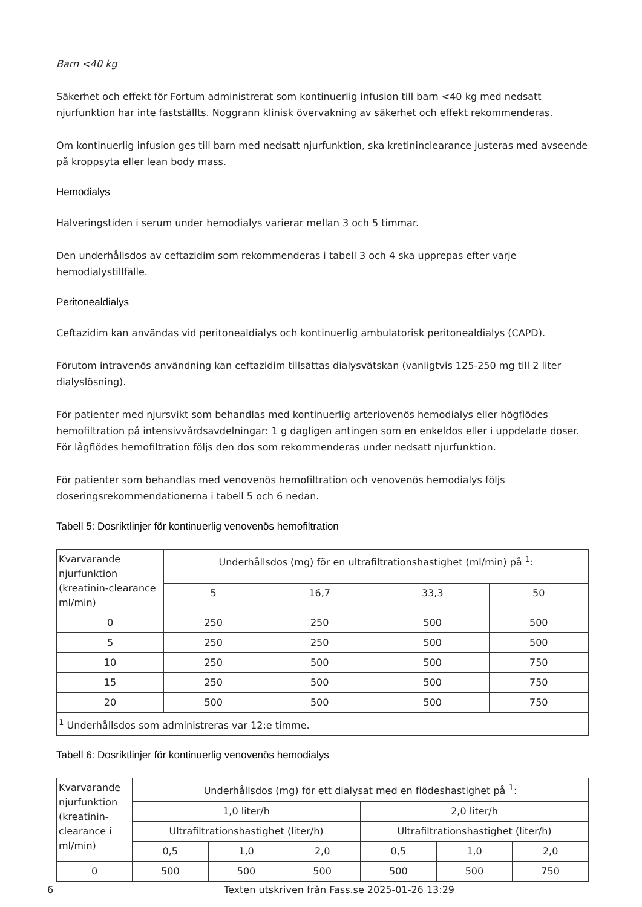Barn <40 kg
Säkerhet och effekt för Fortum administrerat som kontinuerlig infusion till barn <40 kg med nedsatt njurfunktion har inte fastställts. Noggrann klinisk övervakning av säkerhet och effekt rekommenderas.
Om kontinuerlig infusion ges till barn med nedsatt njurfunktion, ska kretininclearance justeras med avseende på kroppsyta eller lean body mass.
Hemodialys
Halveringstiden i serum under hemodialys varierar mellan 3 och 5 timmar.
Den underhållsdos av ceftazidim som rekommenderas i tabell 3 och 4 ska upprepas efter varje hemodialystillfälle.
Peritonealdialys
Ceftazidim kan användas vid peritonealdialys och kontinuerlig ambulatorisk peritonealdialys (CAPD).
Förutom intravenös användning kan ceftazidim tillsättas dialysvätskan (vanligtvis 125-250 mg till 2 liter dialyslösning).
För patienter med njursvikt som behandlas med kontinuerlig arteriovenös hemodialys eller högflödes hemofiltration på intensivvårdsavdelningar: 1 g dagligen antingen som en enkeldos eller i uppdelade doser. För lågflödes hemofiltration följs den dos som rekommenderas under nedsatt njurfunktion.
För patienter som behandlas med venovenös hemofiltration och venovenös hemodialys följs doseringsrekommendationerna i tabell 5 och 6 nedan.
Tabell 5: Dosriktlinjer för kontinuerlig venovenös hemofiltration
| Kvarvarande njurfunktion (kreatinin-clearance ml/min) | Underhållsdos (mg) för en ultrafiltrationshastighet (ml/min) på <sup>1</sup>: | | | |
| | 5 | 16,7 | 33,3 | 50 |
| 0 | 250 | 250 | 500 | 500 |
| 5 | 250 | 250 | 500 | 500 |
| 10 | 250 | 500 | 500 | 750 |
| 15 | 250 | 500 | 500 | 750 |
| 20 | 500 | 500 | 500 | 750 |
| <sup>1</sup> Underhållsdos som administreras var 12:e timme. | | | | |
Tabell 6: Dosriktlinjer för kontinuerlig venovenös hemodialys
| Kvarvarande njurfunktion (kreatinin-clearance i ml/min) | Underhållsdos (mg) för ett dialysat med en flödeshastighet på <sup>1</sup>: | | | | | |
| | 1,0 liter/h | | | 2,0 liter/h | | |
| | Ultrafiltrationshastighet (liter/h) | | | Ultrafiltrationshastighet (liter/h) | | |
| | 0,5 | 1,0 | 2,0 | 0,5 | 1,0 | 2,0 |
| 0 | 500 | 500 | 500 | 500 | 500 | 750 |
6 Texten utskriven från Fass.se 2025-01-26 13:29